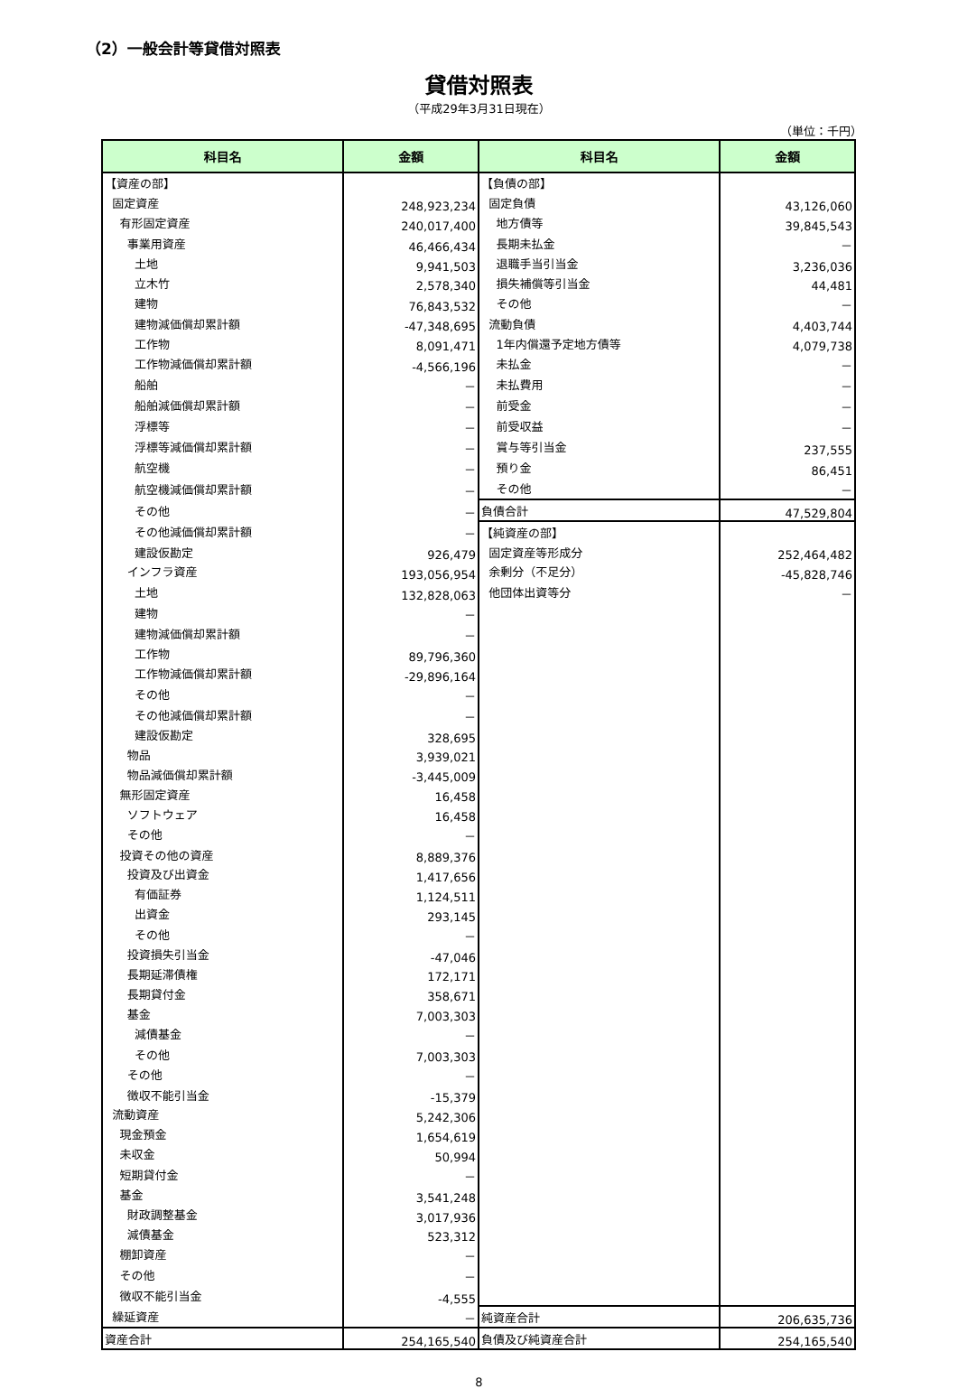（2）一般会計等貸借対照表
貸借対照表
（平成29年3月31日現在）
（単位：千円）
| 科目名 | 金額 | 科目名 | 金額 |
| --- | --- | --- | --- |
| 【資産の部】 | | 【負債の部】 | |
| 固定資産 | 248,923,234 | 固定負債 | 43,126,060 |
| 有形固定資産 | 240,017,400 | 地方債等 | 39,845,543 |
| 事業用資産 | 46,466,434 | 長期未払金 | － |
| 土地 | 9,941,503 | 退職手当引当金 | 3,236,036 |
| 立木竹 | 2,578,340 | 損失補償等引当金 | 44,481 |
| 建物 | 76,843,532 | その他 | － |
| 建物減価償却累計額 | -47,348,695 | 流動負債 | 4,403,744 |
| 工作物 | 8,091,471 | 1年内償還予定地方債等 | 4,079,738 |
| 工作物減価償却累計額 | -4,566,196 | 未払金 | － |
| 船舶 | － | 未払費用 | － |
| 船舶減価償却累計額 | － | 前受金 | － |
| 浮標等 | － | 前受収益 | － |
| 浮標等減価償却累計額 | － | 賞与等引当金 | 237,555 |
| 航空機 | － | 預り金 | 86,451 |
| 航空機減価償却累計額 | － | その他 | － |
| その他 | － | 負債合計 | 47,529,804 |
| その他減価償却累計額 | － | 【純資産の部】 | |
| 建設仮勘定 | 926,479 | 固定資産等形成分 | 252,464,482 |
| インフラ資産 | 193,056,954 | 余剰分（不足分） | -45,828,746 |
| 土地 | 132,828,063 | 他団体出資等分 | － |
| 建物 | － | | |
| 建物減価償却累計額 | － | | |
| 工作物 | 89,796,360 | | |
| 工作物減価償却累計額 | -29,896,164 | | |
| その他 | － | | |
| その他減価償却累計額 | － | | |
| 建設仮勘定 | 328,695 | | |
| 物品 | 3,939,021 | | |
| 物品減価償却累計額 | -3,445,009 | | |
| 無形固定資産 | 16,458 | | |
| ソフトウェア | 16,458 | | |
| その他 | － | | |
| 投資その他の資産 | 8,889,376 | | |
| 投資及び出資金 | 1,417,656 | | |
| 有価証券 | 1,124,511 | | |
| 出資金 | 293,145 | | |
| その他 | － | | |
| 投資損失引当金 | -47,046 | | |
| 長期延滞債権 | 172,171 | | |
| 長期貸付金 | 358,671 | | |
| 基金 | 7,003,303 | | |
| 減債基金 | － | | |
| その他 | 7,003,303 | | |
| その他 | － | | |
| 徴収不能引当金 | -15,379 | | |
| 流動資産 | 5,242,306 | | |
| 現金預金 | 1,654,619 | | |
| 未収金 | 50,994 | | |
| 短期貸付金 | － | | |
| 基金 | 3,541,248 | | |
| 財政調整基金 | 3,017,936 | | |
| 減債基金 | 523,312 | | |
| 棚卸資産 | － | | |
| その他 | － | | |
| 徴収不能引当金 | -4,555 | | |
| 繰延資産 | － | 純資産合計 | 206,635,736 |
| 資産合計 | 254,165,540 | 負債及び純資産合計 | 254,165,540 |
8